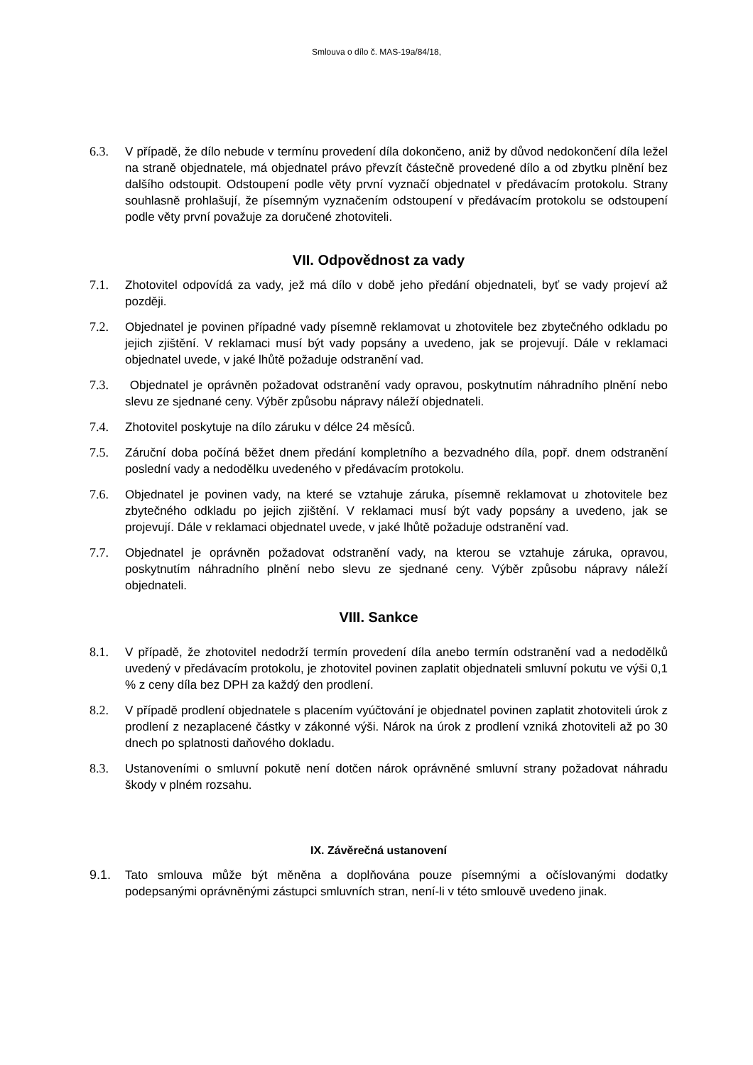Smlouva o dílo č. MAS-19a/84/18,
6.3. V případě, že dílo nebude v termínu provedení díla dokončeno, aniž by důvod nedokončení díla ležel na straně objednatele, má objednatel právo převzít částečně provedené dílo a od zbytku plnění bez dalšího odstoupit. Odstoupení podle věty první vyznačí objednatel v předávacím protokolu. Strany souhlasně prohlašují, že písemným vyznačením odstoupení v předávacím protokolu se odstoupení podle věty první považuje za doručené zhotoviteli.
VII. Odpovědnost za vady
7.1. Zhotovitel odpovídá za vady, jež má dílo v době jeho předání objednateli, byť se vady projeví až později.
7.2. Objednatel je povinen případné vady písemně reklamovat u zhotovitele bez zbytečného odkladu po jejich zjištění. V reklamaci musí být vady popsány a uvedeno, jak se projevují. Dále v reklamaci objednatel uvede, v jaké lhůtě požaduje odstranění vad.
7.3. Objednatel je oprávněn požadovat odstranění vady opravou, poskytnutím náhradního plnění nebo slevu ze sjednané ceny. Výběr způsobu nápravy náleží objednateli.
7.4. Zhotovitel poskytuje na dílo záruku v délce 24 měsíců.
7.5. Záruční doba počíná běžet dnem předání kompletního a bezvadného díla, popř. dnem odstranění poslední vady a nedodělku uvedeného v předávacím protokolu.
7.6. Objednatel je povinen vady, na které se vztahuje záruka, písemně reklamovat u zhotovitele bez zbytečného odkladu po jejich zjištění. V reklamaci musí být vady popsány a uvedeno, jak se projevují. Dále v reklamaci objednatel uvede, v jaké lhůtě požaduje odstranění vad.
7.7. Objednatel je oprávněn požadovat odstranění vady, na kterou se vztahuje záruka, opravou, poskytnutím náhradního plnění nebo slevu ze sjednané ceny. Výběr způsobu nápravy náleží objednateli.
VIII. Sankce
8.1. V případě, že zhotovitel nedodrží termín provedení díla anebo termín odstranění vad a nedodělků uvedený v předávacím protokolu, je zhotovitel povinen zaplatit objednateli smluvní pokutu ve výši 0,1 % z ceny díla bez DPH za každý den prodlení.
8.2. V případě prodlení objednatele s placením vyúčtování je objednatel povinen zaplatit zhotoviteli úrok z prodlení z nezaplacené částky v zákonné výši. Nárok na úrok z prodlení vzniká zhotoviteli až po 30 dnech po splatnosti daňového dokladu.
8.3. Ustanoveními o smluvní pokutě není dotčen nárok oprávněné smluvní strany požadovat náhradu škody v plném rozsahu.
IX. Závěrečná ustanovení
9.1. Tato smlouva může být měněna a doplňována pouze písemnými a očíslovanými dodatky podepsanými oprávněnými zástupci smluvních stran, není-li v této smlouvě uvedeno jinak.